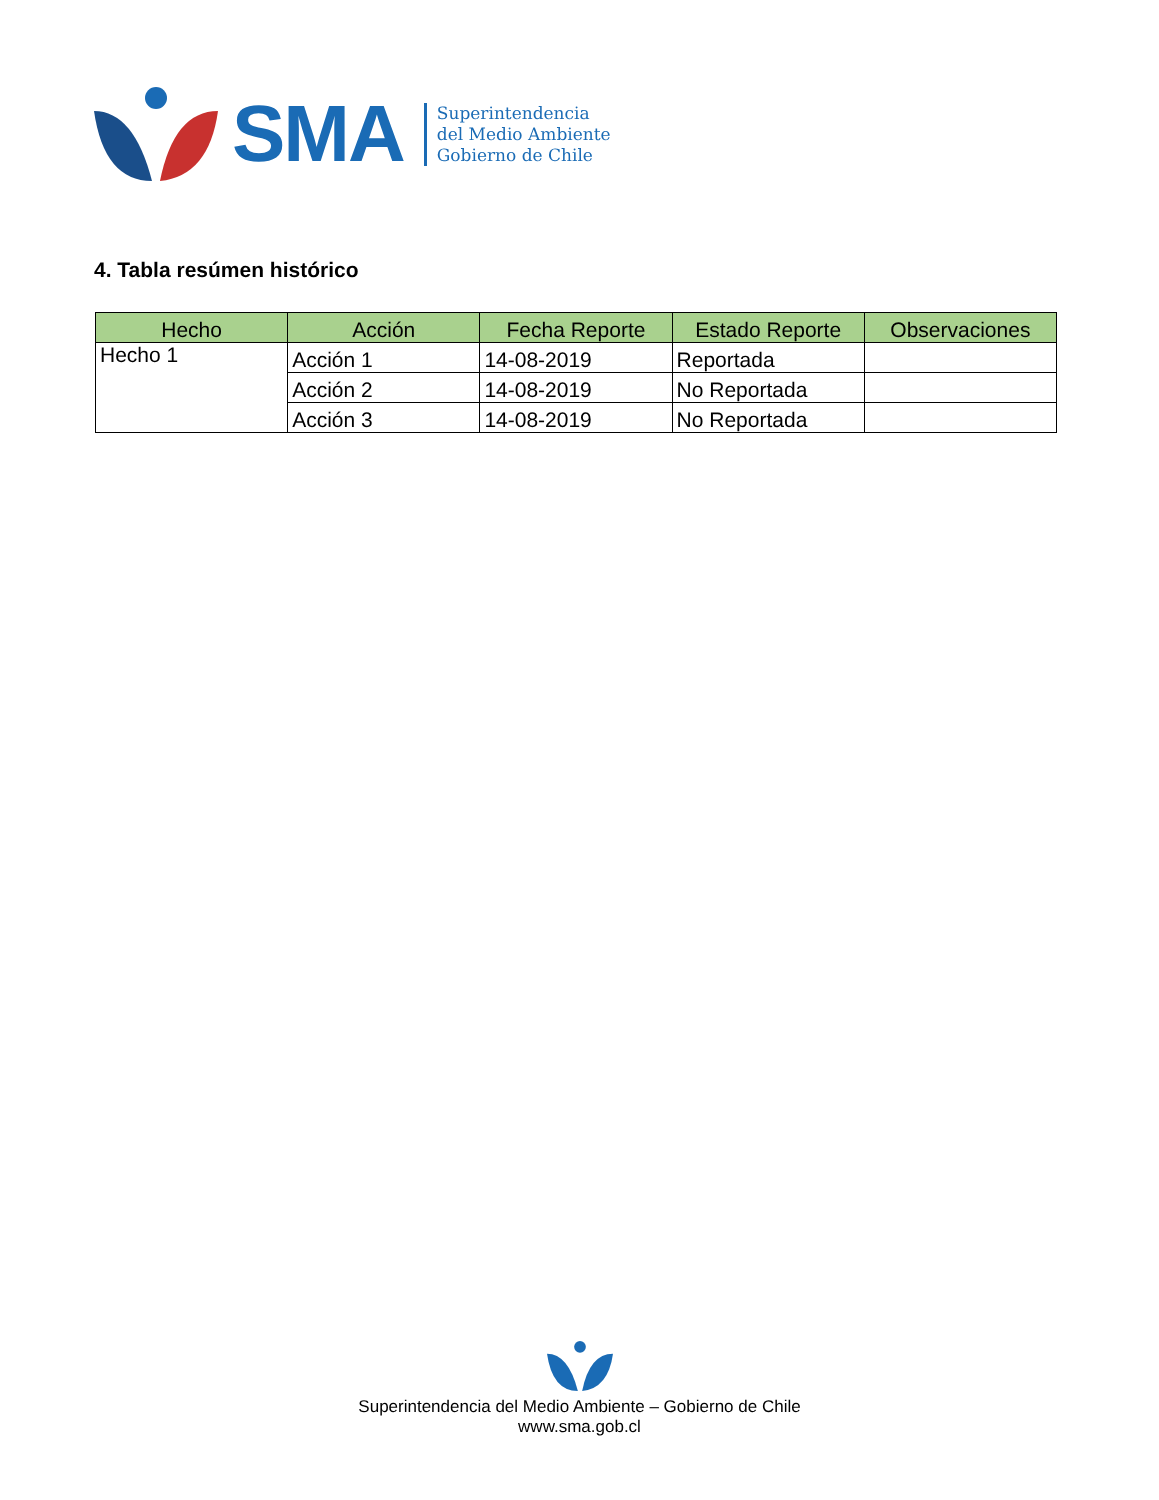SMA
Superintendencia
del Medio Ambiente
Gobierno de Chile
4. Tabla resúmen histórico
| Hecho | Acción | Fecha Reporte | Estado Reporte | Observaciones |
| --- | --- | --- | --- | --- |
| Hecho 1 | Acción 1 | 14-08-2019 | Reportada | |
| | Acción 2 | 14-08-2019 | No Reportada | |
| | Acción 3 | 14-08-2019 | No Reportada | |
Superintendencia del Medio Ambiente – Gobierno de Chile
www.sma.gob.cl